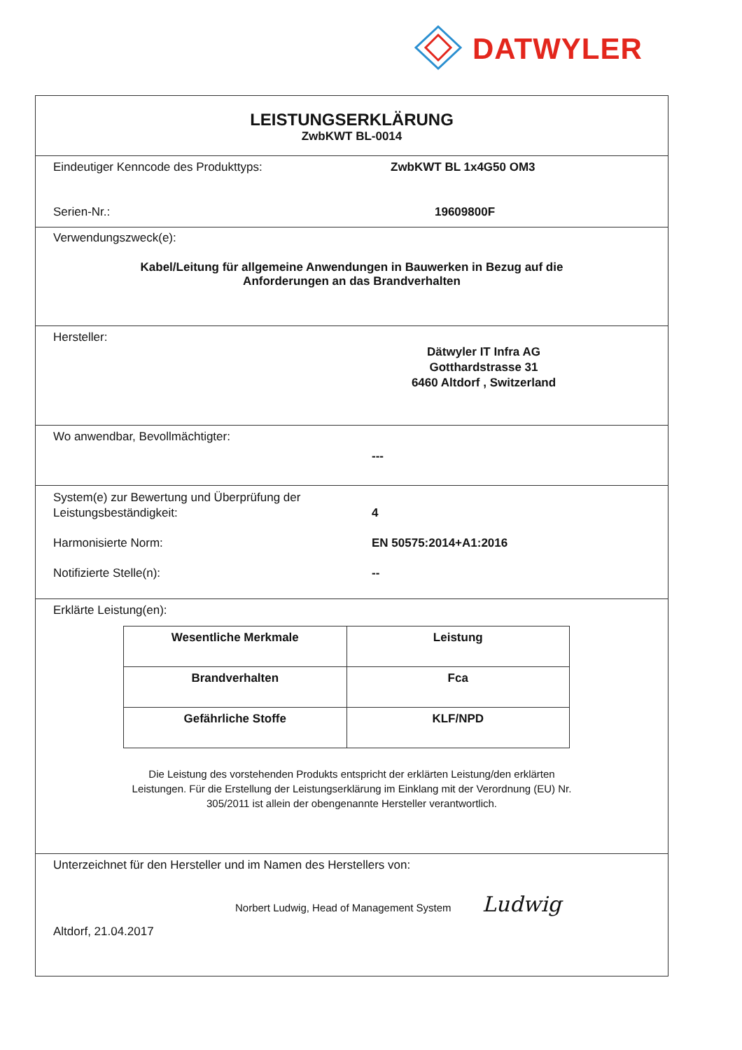DATWYLER
LEISTUNGSERKLÄRUNG
ZwbKWT BL-0014
Eindeutiger Kenncode des Produkttyps: ZwbKWT BL 1x4G50 OM3
Serien-Nr.: 19609800F
Verwendungszweck(e):
Kabel/Leitung für allgemeine Anwendungen in Bauwerken in Bezug auf die
Anforderungen an das Brandverhalten
Hersteller:
Dätwyler IT Infra AG
Gotthardstrasse 31
6460 Altdorf , Switzerland
Wo anwendbar, Bevollmächtigter:
---
System(e) zur Bewertung und Überprüfung der
Leistungsbeständigkeit:
4
Harmonisierte Norm: EN 50575:2014+A1:2016
Notifizierte Stelle(n): --
Erklärte Leistung(en):
| Wesentliche Merkmale | Leistung |
| --- | --- |
| Brandverhalten | Fca |
| Gefährliche Stoffe | KLF/NPD |
Die Leistung des vorstehenden Produkts entspricht der erklärten Leistung/den erklärten
Leistungen. Für die Erstellung der Leistungserklärung im Einklang mit der Verordnung (EU) Nr.
305/2011 ist allein der obengenannte Hersteller verantwortlich.
Unterzeichnet für den Hersteller und im Namen des Herstellers von:
Norbert Ludwig, Head of Management System Ludwig
Altdorf, 21.04.2017